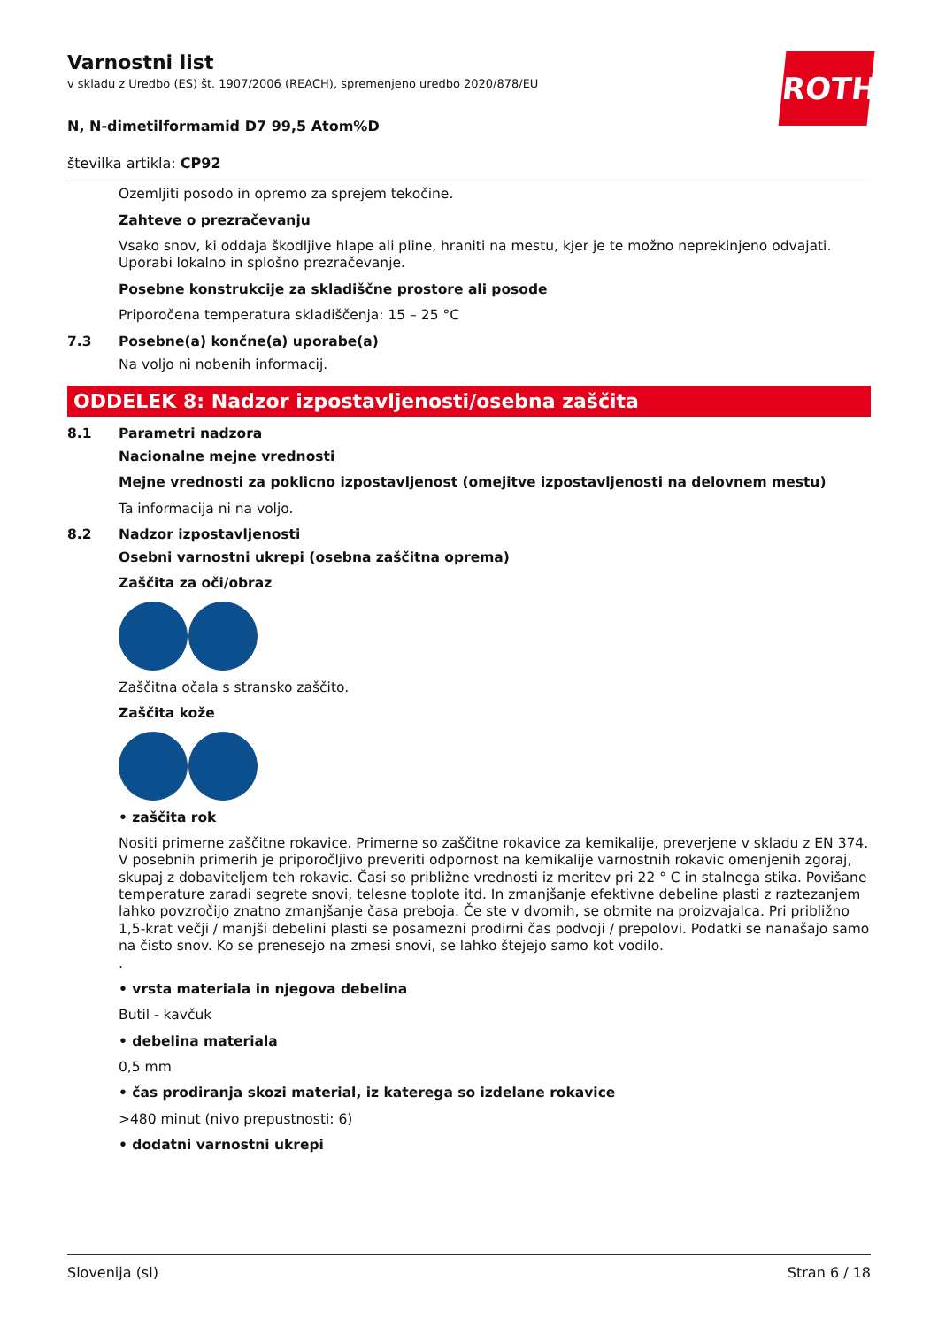ROTH
Varnostni list
v skladu z Uredbo (ES) št. 1907/2006 (REACH), spremenjeno uredbo 2020/878/EU
N, N-dimetilformamid D7 99,5 Atom%D
številka artikla: CP92
Ozemljiti posodo in opremo za sprejem tekočine.
Zahteve o prezračevanju
Vsako snov, ki oddaja škodljive hlape ali pline, hraniti na mestu, kjer je te možno neprekinjeno odvajati. Uporabi lokalno in splošno prezračevanje.
Posebne konstrukcije za skladiščne prostore ali posode
Priporočena temperatura skladiščenja: 15 – 25 °C
7.3 Posebne(a) končne(a) uporabe(a)
Na voljo ni nobenih informacij.
ODDELEK 8: Nadzor izpostavljenosti/osebna zaščita
8.1 Parametri nadzora
Nacionalne mejne vrednosti
Mejne vrednosti za poklicno izpostavljenost (omejitve izpostavljenosti na delovnem mestu)
Ta informacija ni na voljo.
8.2 Nadzor izpostavljenosti
Osebni varnostni ukrepi (osebna zaščitna oprema)
Zaščita za oči/obraz
Zaščitna očala s stransko zaščito.
Zaščita kože
• zaščita rok
Nositi primerne zaščitne rokavice. Primerne so zaščitne rokavice za kemikalije, preverjene v skladu z EN 374. V posebnih primerih je priporočljivo preveriti odpornost na kemikalije varnostnih rokavic omenjenih zgoraj, skupaj z dobaviteljem teh rokavic. Časi so približne vrednosti iz meritev pri 22 ° C in stalnega stika. Povišane temperature zaradi segrete snovi, telesne toplote itd. In zmanjšanje efektivne debeline plasti z raztezanjem lahko povzročijo znatno zmanjšanje časa preboja. Če ste v dvomih, se obrnite na proizvajalca. Pri približno 1,5-krat večji / manjši debelini plasti se posamezni prodirni čas podvoji / prepolovi. Podatki se nanašajo samo na čisto snov. Ko se prenesejo na zmesi snovi, se lahko štejejo samo kot vodilo.
.
• vrsta materiala in njegova debelina
Butil - kavčuk
• debelina materiala
0,5 mm
• čas prodiranja skozi material, iz katerega so izdelane rokavice
>480 minut (nivo prepustnosti: 6)
• dodatni varnostni ukrepi
Slovenija (sl) Stran 6 / 18